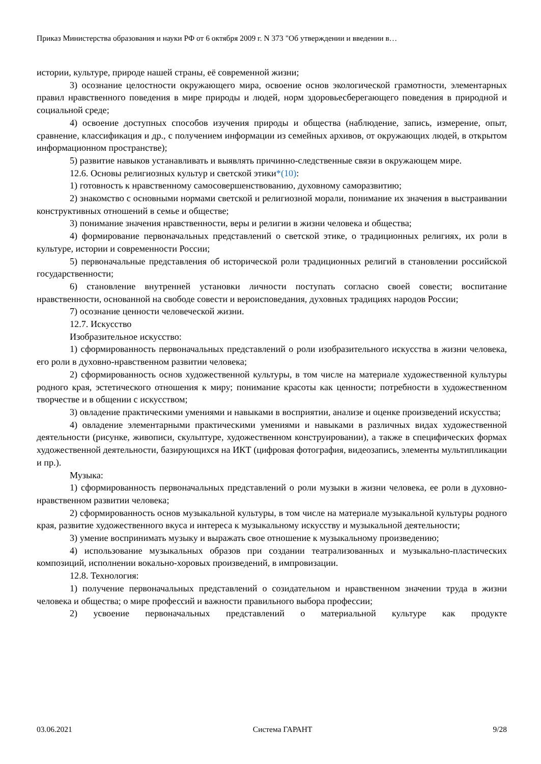Приказ Министерства образования и науки РФ от 6 октября 2009 г. N 373 "Об утверждении и введении в…
истории, культуре, природе нашей страны, её современной жизни;
3) осознание целостности окружающего мира, освоение основ экологической грамотности, элементарных правил нравственного поведения в мире природы и людей, норм здоровьесберегающего поведения в природной и социальной среде;
4) освоение доступных способов изучения природы и общества (наблюдение, запись, измерение, опыт, сравнение, классификация и др., с получением информации из семейных архивов, от окружающих людей, в открытом информационном пространстве);
5) развитие навыков устанавливать и выявлять причинно-следственные связи в окружающем мире.
12.6. Основы религиозных культур и светской этики*(10):
1) готовность к нравственному самосовершенствованию, духовному саморазвитию;
2) знакомство с основными нормами светской и религиозной морали, понимание их значения в выстраивании конструктивных отношений в семье и обществе;
3) понимание значения нравственности, веры и религии в жизни человека и общества;
4) формирование первоначальных представлений о светской этике, о традиционных религиях, их роли в культуре, истории и современности России;
5) первоначальные представления об исторической роли традиционных религий в становлении российской государственности;
6) становление внутренней установки личности поступать согласно своей совести; воспитание нравственности, основанной на свободе совести и вероисповедания, духовных традициях народов России;
7) осознание ценности человеческой жизни.
12.7. Искусство
Изобразительное искусство:
1) сформированность первоначальных представлений о роли изобразительного искусства в жизни человека, его роли в духовно-нравственном развитии человека;
2) сформированность основ художественной культуры, в том числе на материале художественной культуры родного края, эстетического отношения к миру; понимание красоты как ценности; потребности в художественном творчестве и в общении с искусством;
3) овладение практическими умениями и навыками в восприятии, анализе и оценке произведений искусства;
4) овладение элементарными практическими умениями и навыками в различных видах художественной деятельности (рисунке, живописи, скульптуре, художественном конструировании), а также в специфических формах художественной деятельности, базирующихся на ИКТ (цифровая фотография, видеозапись, элементы мультипликации и пр.).
Музыка:
1) сформированность первоначальных представлений о роли музыки в жизни человека, ее роли в духовно-нравственном развитии человека;
2) сформированность основ музыкальной культуры, в том числе на материале музыкальной культуры родного края, развитие художественного вкуса и интереса к музыкальному искусству и музыкальной деятельности;
3) умение воспринимать музыку и выражать свое отношение к музыкальному произведению;
4) использование музыкальных образов при создании театрализованных и музыкально-пластических композиций, исполнении вокально-хоровых произведений, в импровизации.
12.8. Технология:
1) получение первоначальных представлений о созидательном и нравственном значении труда в жизни человека и общества; о мире профессий и важности правильного выбора профессии;
2) усвоение первоначальных представлений о материальной культуре как продукте
03.06.2021 Система ГАРАНТ 9/28